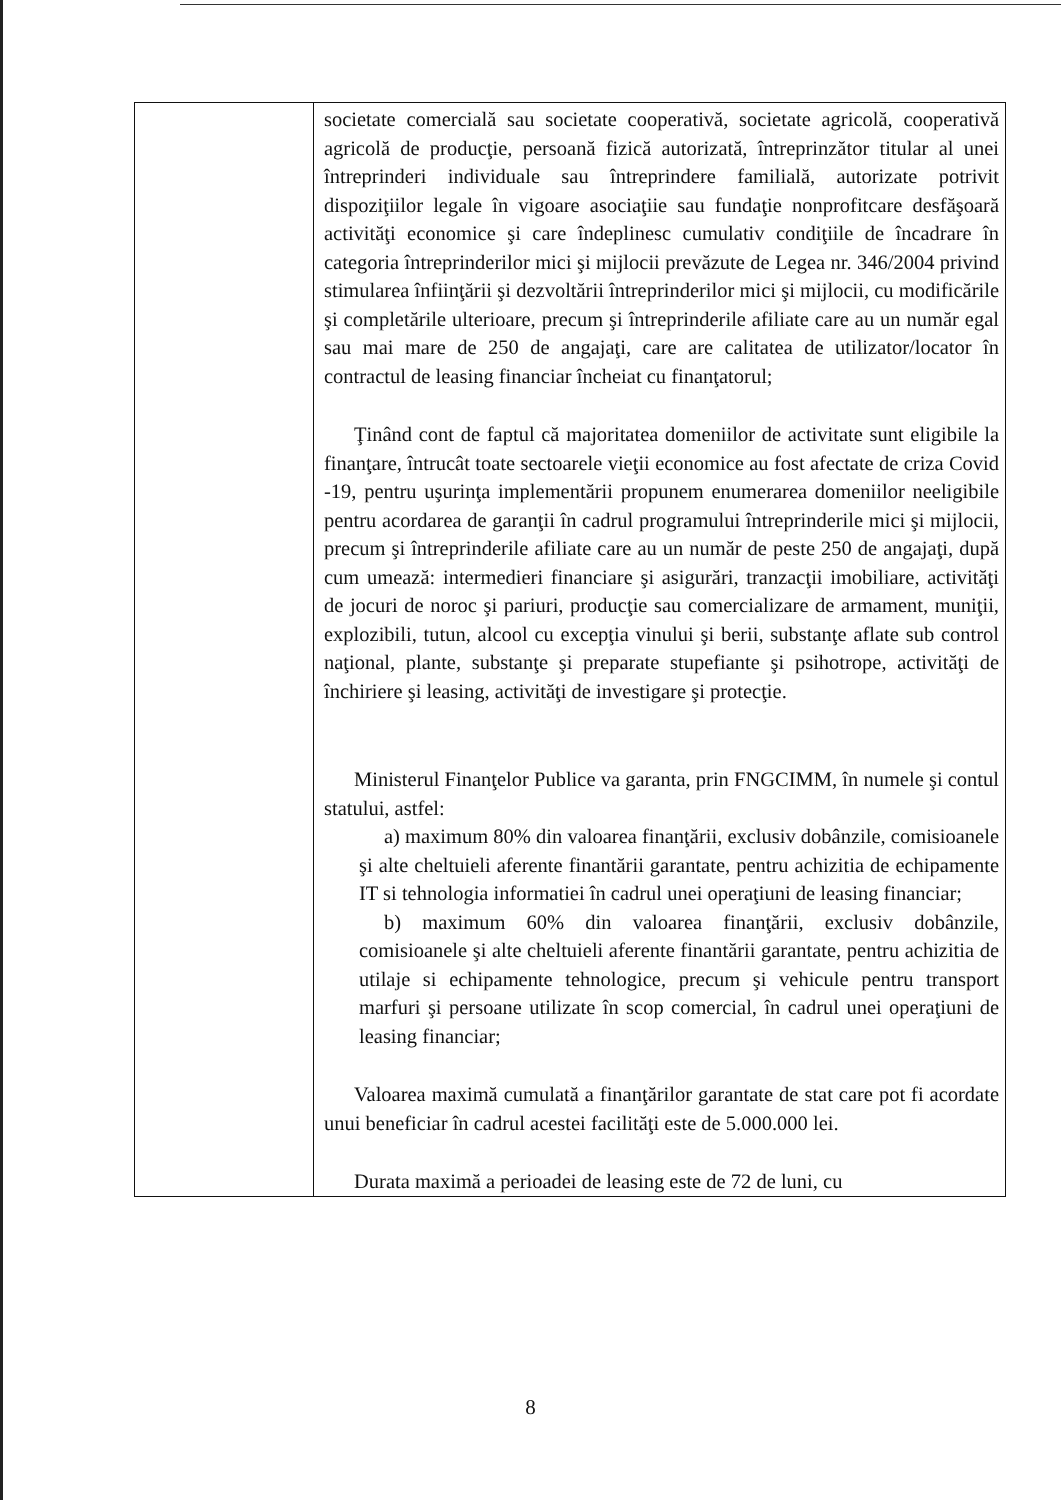| | societate comercială sau societate cooperativă, societate agricolă, cooperativă agricolă de producţie, persoană fizică autorizată, întreprinzător titular al unei întreprinderi individuale sau întreprindere familială, autorizate potrivit dispoziţiilor legale în vigoare asociaţiie sau fundaţie nonprofitcare desfăşoară activităţi economice şi care îndeplinesc cumulativ condiţiile de încadrare în categoria întreprinderilor mici şi mijlocii prevăzute de Legea nr. 346/2004 privind stimularea înfiinţării şi dezvoltării întreprinderilor mici şi mijlocii, cu modificările şi completările ulterioare, precum şi întreprinderile afiliate care au un număr egal sau mai mare de 250 de angajaţi, care are calitatea de utilizator/locator în contractul de leasing financiar încheiat cu finanţatorul; Ţinând cont de faptul că majoritatea domeniilor de activitate sunt eligibile la finanţare, întrucât toate sectoarele vieţii economice au fost afectate de criza Covid -19, pentru uşurinţa implementării propunem enumerarea domeniilor neeligibile pentru acordarea de garanţii în cadrul programului întreprinderile mici şi mijlocii, precum şi întreprinderile afiliate care au un număr de peste 250 de angajaţi, după cum umează: intermedieri financiare şi asigurări, tranzacţii imobiliare, activităţi de jocuri de noroc şi pariuri, producţie sau comercializare de armament, muniţii, explozibili, tutun, alcool cu excepţia vinului şi berii, substanţe aflate sub control naţional, plante, substanţe şi preparate stupefiante şi psihotrope, activităţi de închiriere şi leasing, activităţi de investigare şi protecţie. Ministerul Finanţelor Publice va garanta, prin FNGCIMM, în numele şi contul statului, astfel: a) maximum 80% din valoarea finanţării, exclusiv dobânzile, comisioanele şi alte cheltuieli aferente finantării garantate, pentru achizitia de echipamente IT si tehnologia informatiei în cadrul unei operaţiuni de leasing financiar; b) maximum 60% din valoarea finanţării, exclusiv dobânzile, comisioanele şi alte cheltuieli aferente finantării garantate, pentru achizitia de utilaje si echipamente tehnologice, precum şi vehicule pentru transport marfuri şi persoane utilizate în scop comercial, în cadrul unei operaţiuni de leasing financiar; Valoarea maximă cumulată a finanţărilor garantate de stat care pot fi acordate unui beneficiar în cadrul acestei facilităţi este de 5.000.000 lei. Durata maximă a perioadei de leasing este de 72 de luni, cu |
8